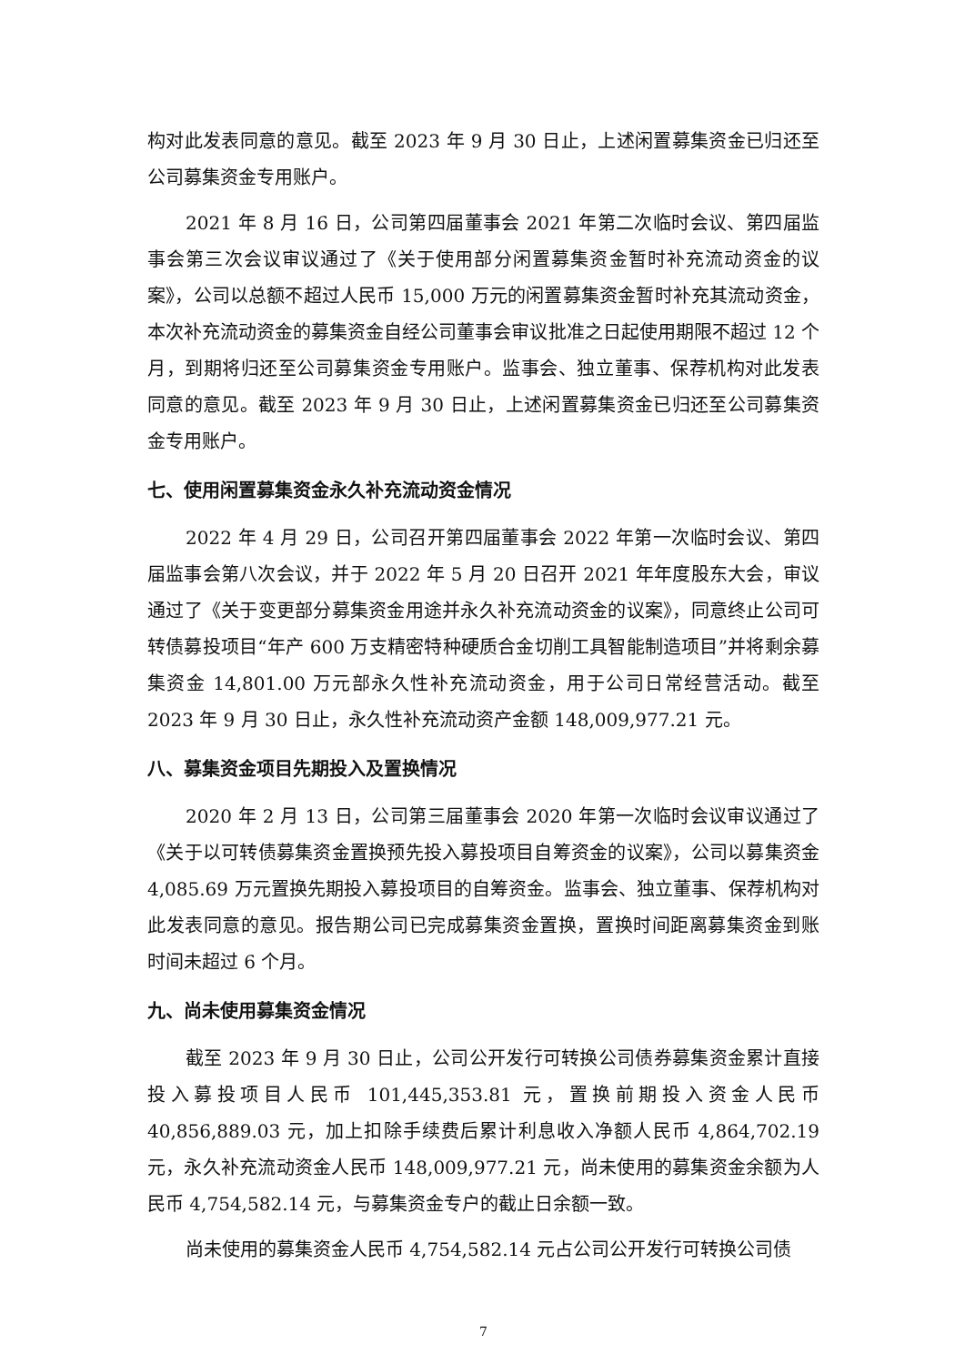构对此发表同意的意见。截至 2023 年 9 月 30 日止，上述闲置募集资金已归还至公司募集资金专用账户。
2021 年 8 月 16 日，公司第四届董事会 2021 年第二次临时会议、第四届监事会第三次会议审议通过了《关于使用部分闲置募集资金暂时补充流动资金的议案》，公司以总额不超过人民币 15,000 万元的闲置募集资金暂时补充其流动资金，本次补充流动资金的募集资金自经公司董事会审议批准之日起使用期限不超过 12 个月，到期将归还至公司募集资金专用账户。监事会、独立董事、保荐机构对此发表同意的意见。截至 2023 年 9 月 30 日止，上述闲置募集资金已归还至公司募集资金专用账户。
七、使用闲置募集资金永久补充流动资金情况
2022 年 4 月 29 日，公司召开第四届董事会 2022 年第一次临时会议、第四届监事会第八次会议，并于 2022 年 5 月 20 日召开 2021 年年度股东大会，审议通过了《关于变更部分募集资金用途并永久补充流动资金的议案》，同意终止公司可转债募投项目“年产 600 万支精密特种硬质合金切削工具智能制造项目”并将剩余募集资金 14,801.00 万元部永久性补充流动资金，用于公司日常经营活动。截至 2023 年 9 月 30 日止，永久性补充流动资产金额 148,009,977.21 元。
八、募集资金项目先期投入及置换情况
2020 年 2 月 13 日，公司第三届董事会 2020 年第一次临时会议审议通过了《关于以可转债募集资金置换预先投入募投项目自筹资金的议案》，公司以募集资金 4,085.69 万元置换先期投入募投项目的自筹资金。监事会、独立董事、保荐机构对此发表同意的意见。报告期公司已完成募集资金置换，置换时间距离募集资金到账时间未超过 6 个月。
九、尚未使用募集资金情况
截至 2023 年 9 月 30 日止，公司公开发行可转换公司债券募集资金累计直接投入募投项目人民币 101,445,353.81 元，置换前期投入资金人民币 40,856,889.03 元，加上扣除手续费后累计利息收入净额人民币 4,864,702.19 元，永久补充流动资金人民币 148,009,977.21 元，尚未使用的募集资金余额为人民币 4,754,582.14 元，与募集资金专户的截止日余额一致。
尚未使用的募集资金人民币 4,754,582.14 元占公司公开发行可转换公司债
7